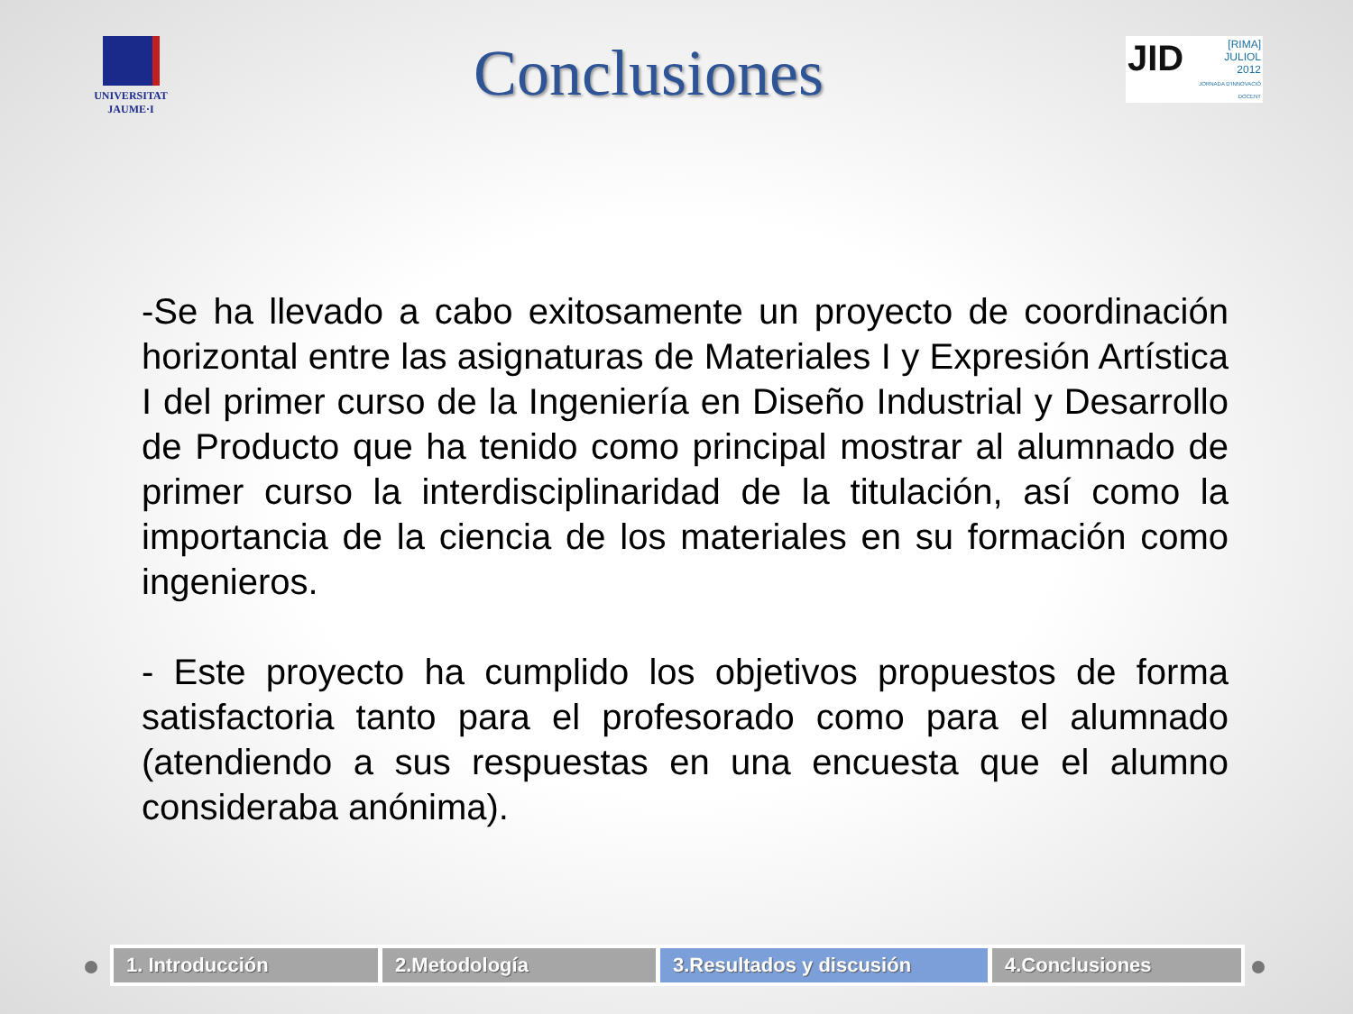UNIVERSITAT
JAUME·I
Conclusiones
JID [RIMA]
JULIOL
2012
JORNADA D'INNOVACIÓ DOCENT
-Se ha llevado a cabo exitosamente un proyecto de coordinación horizontal entre las asignaturas de Materiales I y Expresión Artística I del primer curso de la Ingeniería en Diseño Industrial y Desarrollo de Producto que ha tenido como principal mostrar al alumnado de primer curso la interdisciplinaridad de la titulación, así como la importancia de la ciencia de los materiales en su formación como ingenieros.
- Este proyecto ha cumplido los objetivos propuestos de forma satisfactoria tanto para el profesorado como para el alumnado (atendiendo a sus respuestas en una encuesta que el alumno consideraba anónima).
1. Introducción 2.Metodología 3.Resultados y discusión 4.Conclusiones